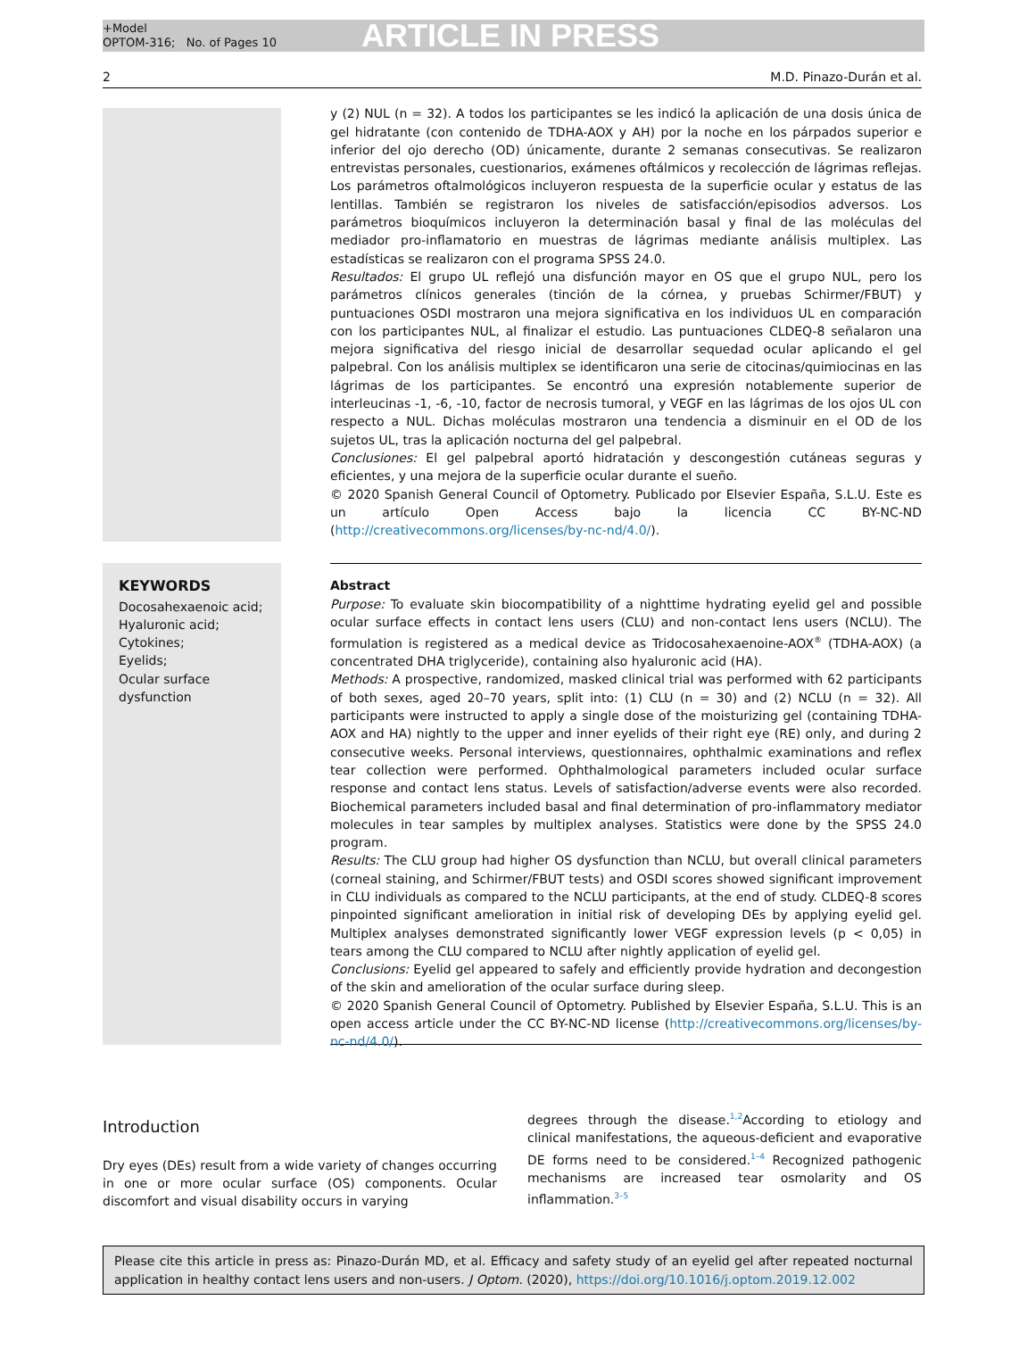+Model
OPTOM-316; No. of Pages 10
ARTICLE IN PRESS
2 M.D. Pinazo-Durán et al.
y (2) NUL (n = 32). A todos los participantes se les indicó la aplicación de una dosis única de gel hidratante (con contenido de TDHA-AOX y AH) por la noche en los párpados superior e inferior del ojo derecho (OD) únicamente, durante 2 semanas consecutivas. Se realizaron entrevistas personales, cuestionarios, exámenes oftálmicos y recolección de lágrimas reflejas. Los parámetros oftalmológicos incluyeron respuesta de la superficie ocular y estatus de las lentillas. También se registraron los niveles de satisfacción/episodios adversos. Los parámetros bioquímicos incluyeron la determinación basal y final de las moléculas del mediador pro-inflamatorio en muestras de lágrimas mediante análisis multiplex. Las estadísticas se realizaron con el programa SPSS 24.0.
Resultados: El grupo UL reflejó una disfunción mayor en OS que el grupo NUL, pero los parámetros clínicos generales (tinción de la córnea, y pruebas Schirmer/FBUT) y puntuaciones OSDI mostraron una mejora significativa en los individuos UL en comparación con los participantes NUL, al finalizar el estudio. Las puntuaciones CLDEQ-8 señalaron una mejora significativa del riesgo inicial de desarrollar sequedad ocular aplicando el gel palpebral. Con los análisis multiplex se identificaron una serie de citocinas/quimiocinas en las lágrimas de los participantes. Se encontró una expresión notablemente superior de interleucinas -1, -6, -10, factor de necrosis tumoral, y VEGF en las lágrimas de los ojos UL con respecto a NUL. Dichas moléculas mostraron una tendencia a disminuir en el OD de los sujetos UL, tras la aplicación nocturna del gel palpebral.
Conclusiones: El gel palpebral aportó hidratación y descongestión cutáneas seguras y eficientes, y una mejora de la superficie ocular durante el sueño.
© 2020 Spanish General Council of Optometry. Publicado por Elsevier España, S.L.U. Este es un artículo Open Access bajo la licencia CC BY-NC-ND (http://creativecommons.org/licenses/by-nc-nd/4.0/).
KEYWORDS
Docosahexaenoic acid;
Hyaluronic acid;
Cytokines;
Eyelids;
Ocular surface dysfunction
Abstract
Purpose: To evaluate skin biocompatibility of a nighttime hydrating eyelid gel and possible ocular surface effects in contact lens users (CLU) and non-contact lens users (NCLU). The formulation is registered as a medical device as Tridocosahexaenoine-AOX<sup>®</sup> (TDHA-AOX) (a concentrated DHA triglyceride), containing also hyaluronic acid (HA).
Methods: A prospective, randomized, masked clinical trial was performed with 62 participants of both sexes, aged 20–70 years, split into: (1) CLU (n = 30) and (2) NCLU (n = 32). All participants were instructed to apply a single dose of the moisturizing gel (containing TDHA-AOX and HA) nightly to the upper and inner eyelids of their right eye (RE) only, and during 2 consecutive weeks. Personal interviews, questionnaires, ophthalmic examinations and reflex tear collection were performed. Ophthalmological parameters included ocular surface response and contact lens status. Levels of satisfaction/adverse events were also recorded. Biochemical parameters included basal and final determination of pro-inflammatory mediator molecules in tear samples by multiplex analyses. Statistics were done by the SPSS 24.0 program.
Results: The CLU group had higher OS dysfunction than NCLU, but overall clinical parameters (corneal staining, and Schirmer/FBUT tests) and OSDI scores showed significant improvement in CLU individuals as compared to the NCLU participants, at the end of study. CLDEQ-8 scores pinpointed significant amelioration in initial risk of developing DEs by applying eyelid gel. Multiplex analyses demonstrated significantly lower VEGF expression levels (p < 0,05) in tears among the CLU compared to NCLU after nightly application of eyelid gel.
Conclusions: Eyelid gel appeared to safely and efficiently provide hydration and decongestion of the skin and amelioration of the ocular surface during sleep.
© 2020 Spanish General Council of Optometry. Published by Elsevier España, S.L.U. This is an open access article under the CC BY-NC-ND license (http://creativecommons.org/licenses/by-nc-nd/4.0/).
Introduction
Dry eyes (DEs) result from a wide variety of changes occurring in one or more ocular surface (OS) components. Ocular discomfort and visual disability occurs in varying
degrees through the disease.<sup>1,2</sup>According to etiology and clinical manifestations, the aqueous-deficient and evaporative DE forms need to be considered.<sup>1–4</sup> Recognized pathogenic mechanisms are increased tear osmolarity and OS inflammation.<sup>3–5</sup>
Please cite this article in press as: Pinazo-Durán MD, et al. Efficacy and safety study of an eyelid gel after repeated nocturnal application in healthy contact lens users and non-users. J Optom. (2020), https://doi.org/10.1016/j.optom.2019.12.002